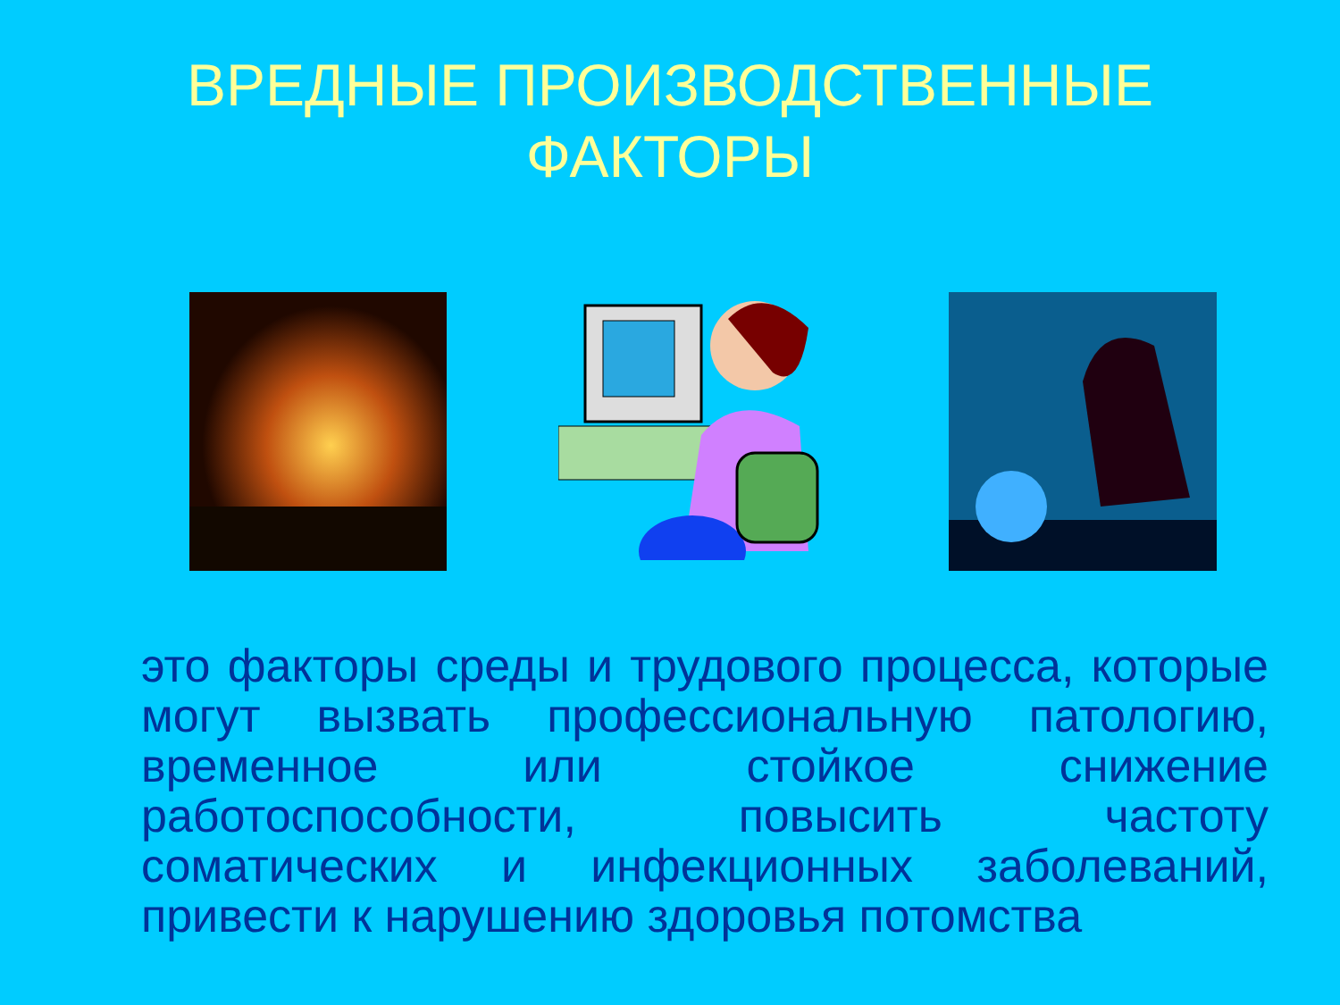ВРЕДНЫЕ ПРОИЗВОДСТВЕННЫЕ
ФАКТОРЫ
это факторы среды и трудового процесса, которые могут вызвать профессиональную патологию, временное или стойкое снижение работоспособности, повысить частоту соматических и инфекционных заболеваний, привести к нарушению здоровья потомства